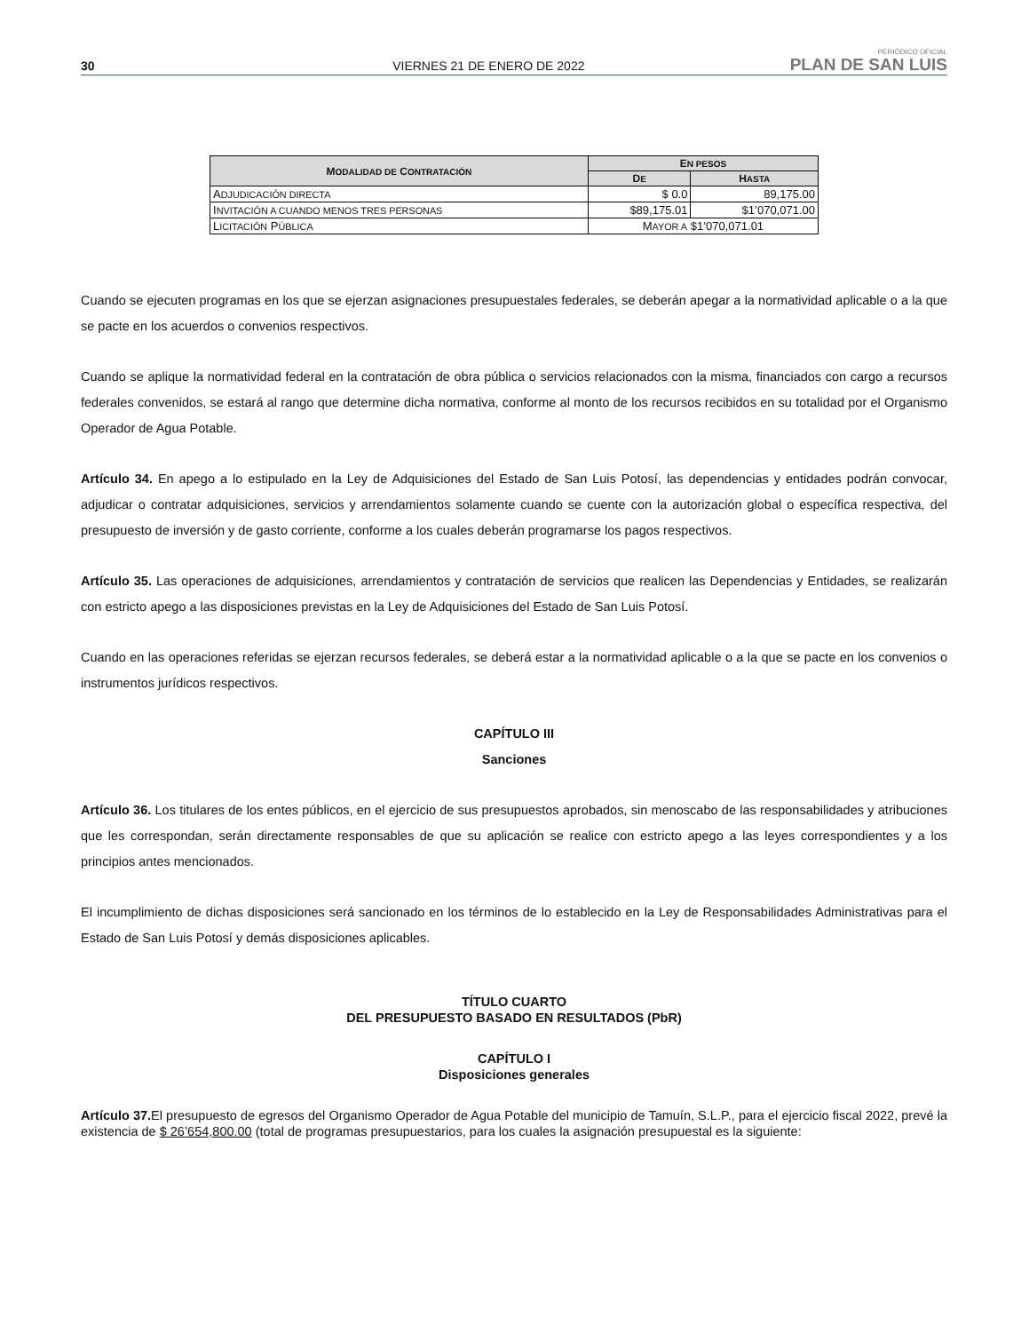30 VIERNES 21 DE ENERO DE 2022 PERIÓDICO OFICIAL
PLAN DE SAN LUIS
| M ODALIDAD DE C ONTRATACIÓN | E N PESOS | |
| --- | --- | --- |
| | D E | H ASTA |
| A DJUDICACIÓN DIRECTA | $ 0.0 | 89,175.00 |
| I NVITACIÓN A CUANDO MENOS TRES PERSONAS | $89,175.01 | $1’070,071.00 |
| L ICITACIÓN P ÚBLICA | M AYOR A $1’070,071.01 | |
Cuando se ejecuten programas en los que se ejerzan asignaciones presupuestales federales, se deberán apegar a la normatividad aplicable o a la que se pacte en los acuerdos o convenios respectivos.
Cuando se aplique la normatividad federal en la contratación de obra pública o servicios relacionados con la misma, financiados con cargo a recursos federales convenidos, se estará al rango que determine dicha normativa, conforme al monto de los recursos recibidos en su totalidad por el Organismo Operador de Agua Potable.
Artículo 34. En apego a lo estipulado en la Ley de Adquisiciones del Estado de San Luis Potosí, las dependencias y entidades podrán convocar, adjudicar o contratar adquisiciones, servicios y arrendamientos solamente cuando se cuente con la autorización global o específica respectiva, del presupuesto de inversión y de gasto corriente, conforme a los cuales deberán programarse los pagos respectivos.
Artículo 35. Las operaciones de adquisiciones, arrendamientos y contratación de servicios que realicen las Dependencias y Entidades, se realizarán con estricto apego a las disposiciones previstas en la Ley de Adquisiciones del Estado de San Luis Potosí.
Cuando en las operaciones referidas se ejerzan recursos federales, se deberá estar a la normatividad aplicable o a la que se pacte en los convenios o instrumentos jurídicos respectivos.
CAPÍTULO III
Sanciones
Artículo 36. Los titulares de los entes públicos, en el ejercicio de sus presupuestos aprobados, sin menoscabo de las responsabilidades y atribuciones que les correspondan, serán directamente responsables de que su aplicación se realice con estricto apego a las leyes correspondientes y a los principios antes mencionados.
El incumplimiento de dichas disposiciones será sancionado en los términos de lo establecido en la Ley de Responsabilidades Administrativas para el Estado de San Luis Potosí y demás disposiciones aplicables.
TÍTULO CUARTO
DEL PRESUPUESTO BASADO EN RESULTADOS (PbR)
CAPÍTULO I
Disposiciones generales
Artículo 37. El presupuesto de egresos del Organismo Operador de Agua Potable del municipio de Tamuín, S.L.P., para el ejercicio fiscal 2022, prevé la existencia de $ 26’654,800.00 (total de programas presupuestarios, para los cuales la asignación presupuestal es la siguiente: